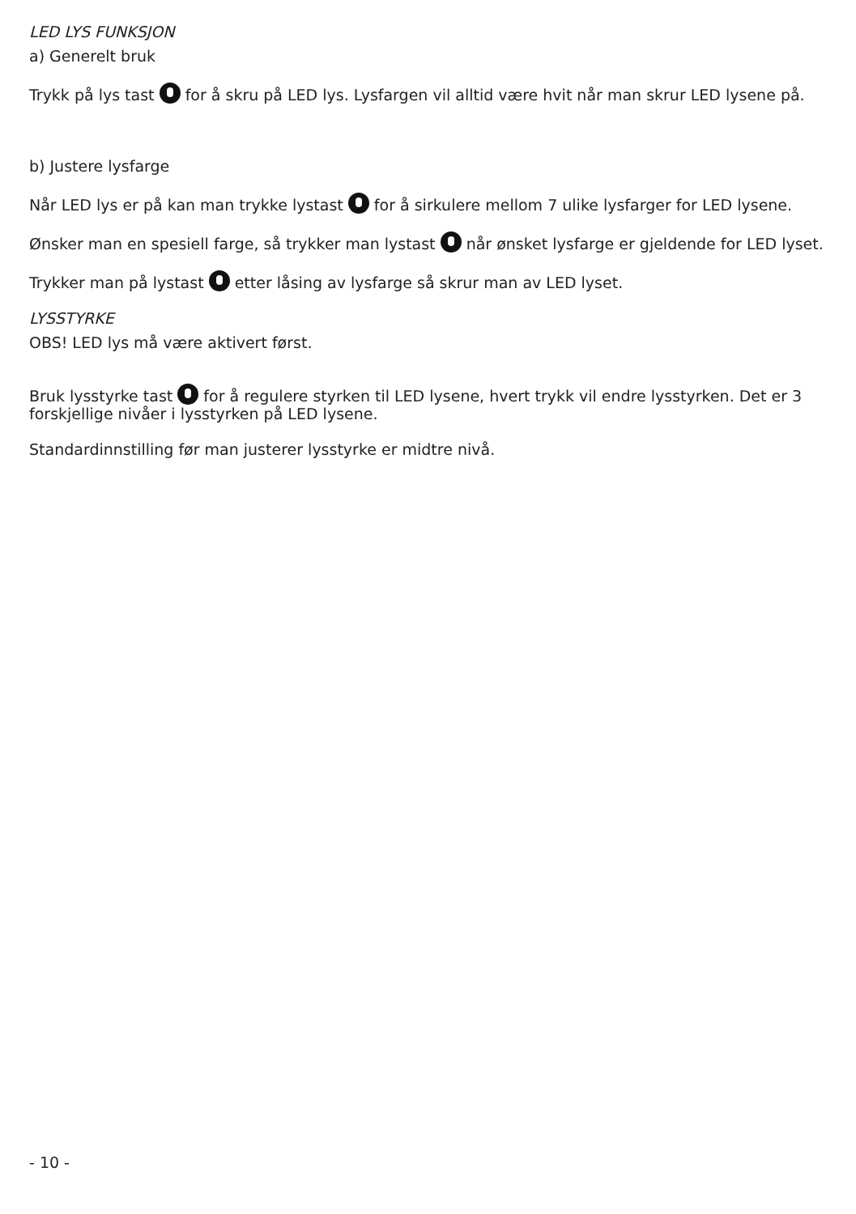LED LYS FUNKSJON
a) Generelt bruk
Trykk på lys tast for å skru på LED lys. Lysfargen vil alltid være hvit når man skrur LED lysene på.
b) Justere lysfarge
Når LED lys er på kan man trykke lystast for å sirkulere mellom 7 ulike lysfarger for LED lysene.
Ønsker man en spesiell farge, så trykker man lystast når ønsket lysfarge er gjeldende for LED lyset.
Trykker man på lystast etter låsing av lysfarge så skrur man av LED lyset.
LYSSTYRKE
OBS! LED lys må være aktivert først.
Bruk lysstyrke tast for å regulere styrken til LED lysene, hvert trykk vil endre lysstyrken. Det er 3 forskjellige nivåer i lysstyrken på LED lysene.
Standardinnstilling før man justerer lysstyrke er midtre nivå.
- 10 -